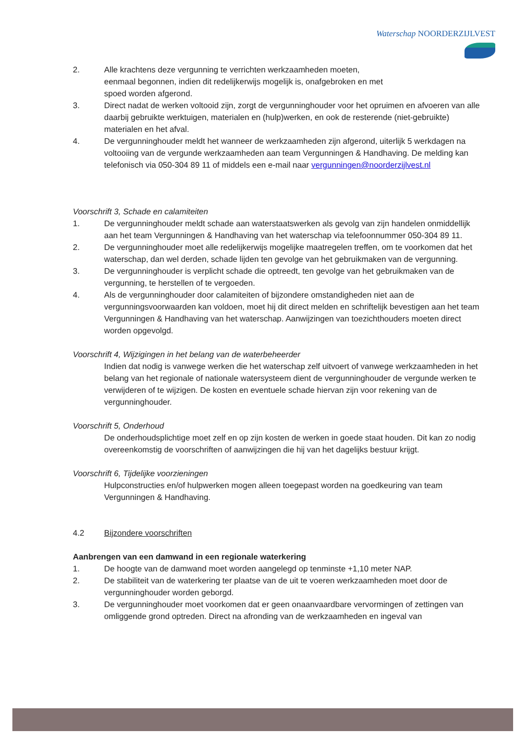Waterschap NOORDERZIJLVEST
2. Alle krachtens deze vergunning te verrichten werkzaamheden moeten,
eenmaal begonnen, indien dit redelijkerwijs mogelijk is, onafgebroken en met
spoed worden afgerond.
3. Direct nadat de werken voltooid zijn, zorgt de vergunninghouder voor het opruimen en afvoeren van alle daarbij gebruikte werktuigen, materialen en (hulp)werken, en ook de resterende (niet-gebruikte) materialen en het afval.
4. De vergunninghouder meldt het wanneer de werkzaamheden zijn afgerond, uiterlijk 5 werkdagen na voltooiing van de vergunde werkzaamheden aan team Vergunningen & Handhaving. De melding kan telefonisch via 050-304 89 11 of middels een e-mail naar vergunningen@noorderzijlvest.nl
Voorschrift 3, Schade en calamiteiten
1. De vergunninghouder meldt schade aan waterstaatswerken als gevolg van zijn handelen onmiddellijk aan het team Vergunningen & Handhaving van het waterschap via telefoonnummer 050-304 89 11.
2. De vergunninghouder moet alle redelijkerwijs mogelijke maatregelen treffen, om te voorkomen dat het waterschap, dan wel derden, schade lijden ten gevolge van het gebruikmaken van de vergunning.
3. De vergunninghouder is verplicht schade die optreedt, ten gevolge van het gebruikmaken van de vergunning, te herstellen of te vergoeden.
4. Als de vergunninghouder door calamiteiten of bijzondere omstandigheden niet aan de vergunningsvoorwaarden kan voldoen, moet hij dit direct melden en schriftelijk bevestigen aan het team Vergunningen & Handhaving van het waterschap. Aanwijzingen van toezichthouders moeten direct worden opgevolgd.
Voorschrift 4, Wijzigingen in het belang van de waterbeheerder
Indien dat nodig is vanwege werken die het waterschap zelf uitvoert of vanwege werkzaamheden in het belang van het regionale of nationale watersysteem dient de vergunninghouder de vergunde werken te verwijderen of te wijzigen. De kosten en eventuele schade hiervan zijn voor rekening van de vergunninghouder.
Voorschrift 5, Onderhoud
De onderhoudsplichtige moet zelf en op zijn kosten de werken in goede staat houden. Dit kan zo nodig overeenkomstig de voorschriften of aanwijzingen die hij van het dagelijks bestuur krijgt.
Voorschrift 6, Tijdelijke voorzieningen
Hulpconstructies en/of hulpwerken mogen alleen toegepast worden na goedkeuring van team Vergunningen & Handhaving.
4.2 Bijzondere voorschriften
Aanbrengen van een damwand in een regionale waterkering
1. De hoogte van de damwand moet worden aangelegd op tenminste +1,10 meter NAP.
2. De stabiliteit van de waterkering ter plaatse van de uit te voeren werkzaamheden moet door de vergunninghouder worden geborgd.
3. De vergunninghouder moet voorkomen dat er geen onaanvaardbare vervormingen of zettingen van omliggende grond optreden. Direct na afronding van de werkzaamheden en ingeval van